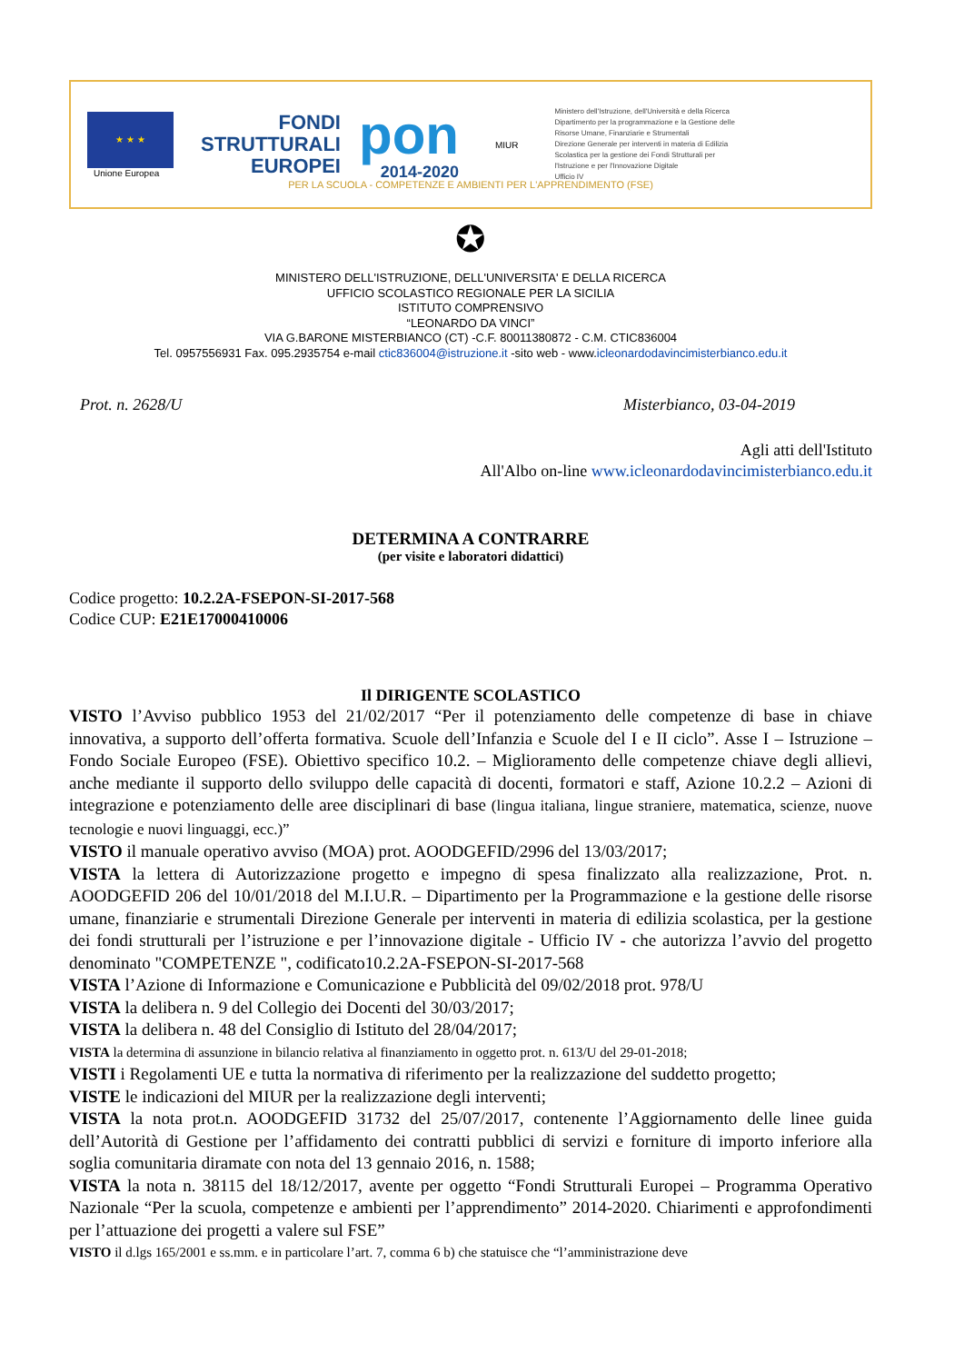★ ★ ★
Unione Europea
FONDI
STRUTTURALI
EUROPEI
pon
2014-2020
MIUR
Ministero dell'Istruzione, dell'Università e della Ricerca
Dipartimento per la programmazione e la Gestione delle
Risorse Umane, Finanziarie e Strumentali
Direzione Generale per interventi in materia di Edilizia
Scolastica per la gestione dei Fondi Strutturali per
l'Istruzione e per l'Innovazione Digitale
Ufficio IV
PER LA SCUOLA - COMPETENZE E AMBIENTI PER L'APPRENDIMENTO (FSE)
✪
MINISTERO DELL'ISTRUZIONE, DELL'UNIVERSITA' E DELLA RICERCA
UFFICIO SCOLASTICO REGIONALE PER LA SICILIA
ISTITUTO COMPRENSIVO
“LEONARDO DA VINCI”
VIA G.BARONE MISTERBIANCO (CT) -C.F. 80011380872 - C.M. CTIC836004
Tel. 0957556931 Fax. 095.2935754 e-mail ctic836004@istruzione.it -sito web - www.icleonardodavincimisterbianco.edu.it
Prot. n. 2628/U Misterbianco, 03-04-2019
Agli atti dell'Istituto
All'Albo on-line www.icleonardodavincimisterbianco.edu.it
DETERMINA A CONTRARRE
(per visite e laboratori didattici)
Codice progetto: 10.2.2A-FSEPON-SI-2017-568
Codice CUP: E21E17000410006
Il DIRIGENTE SCOLASTICO
VISTO l’Avviso pubblico 1953 del 21/02/2017 “Per il potenziamento delle competenze di base in chiave innovativa, a supporto dell’offerta formativa. Scuole dell’Infanzia e Scuole del I e II ciclo”. Asse I – Istruzione – Fondo Sociale Europeo (FSE). Obiettivo specifico 10.2. – Miglioramento delle competenze chiave degli allievi, anche mediante il supporto dello sviluppo delle capacità di docenti, formatori e staff, Azione 10.2.2 – Azioni di integrazione e potenziamento delle aree disciplinari di base (lingua italiana, lingue straniere, matematica, scienze, nuove tecnologie e nuovi linguaggi, ecc.)”
VISTO il manuale operativo avviso (MOA) prot. AOODGEFID/2996 del 13/03/2017;
VISTA la lettera di Autorizzazione progetto e impegno di spesa finalizzato alla realizzazione, Prot. n. AOODGEFID 206 del 10/01/2018 del M.I.U.R. – Dipartimento per la Programmazione e la gestione delle risorse umane, finanziarie e strumentali Direzione Generale per interventi in materia di edilizia scolastica, per la gestione dei fondi strutturali per l’istruzione e per l’innovazione digitale - Ufficio IV - che autorizza l’avvio del progetto denominato "COMPETENZE ", codificato10.2.2A-FSEPON-SI-2017-568
VISTA l’Azione di Informazione e Comunicazione e Pubblicità del 09/02/2018 prot. 978/U
VISTA la delibera n. 9 del Collegio dei Docenti del 30/03/2017;
VISTA la delibera n. 48 del Consiglio di Istituto del 28/04/2017;
VISTA la determina di assunzione in bilancio relativa al finanziamento in oggetto prot. n. 613/U del 29-01-2018;
VISTI i Regolamenti UE e tutta la normativa di riferimento per la realizzazione del suddetto progetto;
VISTE le indicazioni del MIUR per la realizzazione degli interventi;
VISTA la nota prot.n. AOODGEFID 31732 del 25/07/2017, contenente l’Aggiornamento delle linee guida dell’Autorità di Gestione per l’affidamento dei contratti pubblici di servizi e forniture di importo inferiore alla soglia comunitaria diramate con nota del 13 gennaio 2016, n. 1588;
VISTA la nota n. 38115 del 18/12/2017, avente per oggetto “Fondi Strutturali Europei – Programma Operativo Nazionale “Per la scuola, competenze e ambienti per l’apprendimento” 2014-2020. Chiarimenti e approfondimenti per l’attuazione dei progetti a valere sul FSE”
VISTO il d.lgs 165/2001 e ss.mm. e in particolare l’art. 7, comma 6 b) che statuisce che “l’amministrazione deve